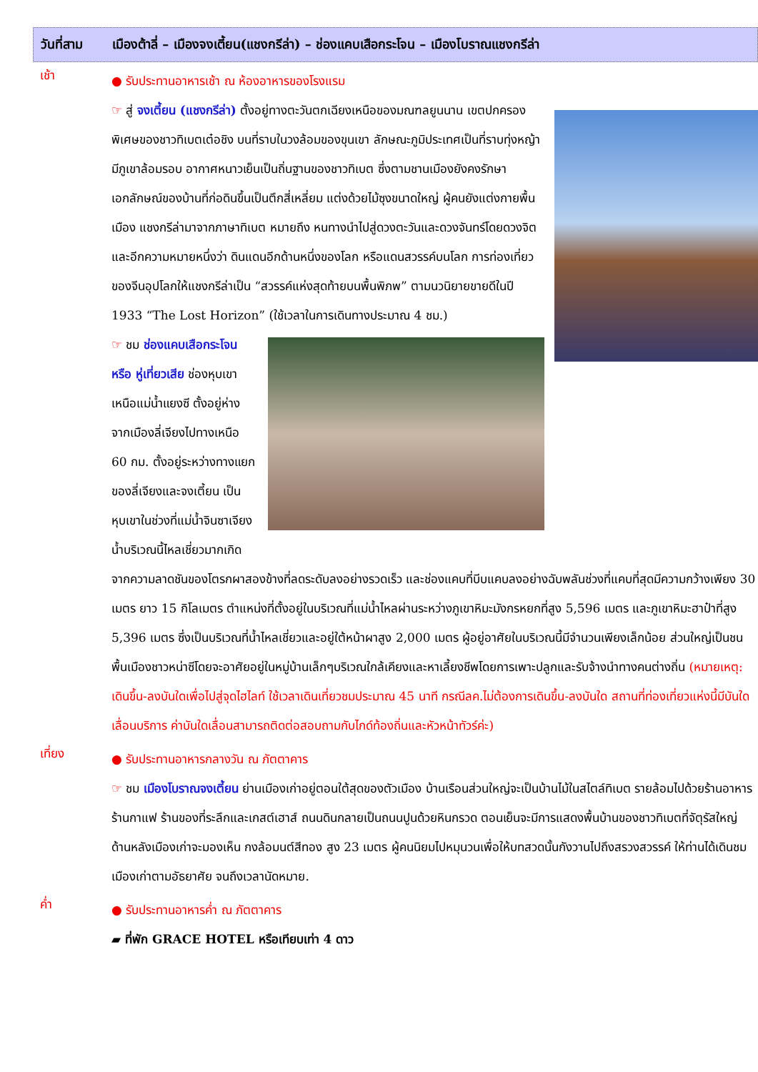วันที่สาม เมืองต้าลี่ – เมืองจงเตี้ยน(แชงกรีล่า) – ช่องแคบเสือกระโจน – เมืองโบราณแชงกรีล่า
เช้า
● รับประทานอาหารเช้า ณ ห้องอาหารของโรงแรม
☞ สู่ จงเตี้ยน (แชงกรีล่า) ตั้งอยู่ทางตะวันตกเฉียงเหนือของมณฑลยูนนาน เขตปกครองพิเศษของชาวทิเบตเต๋อชิง บนที่ราบในวงล้อมของขุนเขา ลักษณะภูมิประเทศเป็นที่ราบทุ่งหญ้า มีภูเขาล้อมรอบ อากาศหนาวเย็นเป็นถิ่นฐานของชาวทิเบต ซึ่งตามชานเมืองยังคงรักษาเอกลักษณ์ของบ้านที่ก่อดินขึ้นเป็นตึกสี่เหลี่ยม แต่งด้วยไม้ซุงขนาดใหญ่ ผู้คนยังแต่งกายพื้นเมือง แชงกรีล่ามาจากภาษาทิเบต หมายถึง หนทางนำไปสู่ดวงตะวันและดวงจันทร์โดยดวงจิต และอีกความหมายหนึ่งว่า ดินแดนอีกด้านหนึ่งของโลก หรือแดนสวรรค์บนโลก การท่องเที่ยวของจีนอุปโลกให้แชงกรีล่าเป็น “สวรรค์แห่งสุดท้ายบนพื้นพิภพ” ตามนวนิยายขายดีในปี 1933 “The Lost Horizon” (ใช้เวลาในการเดินทางประมาณ 4 ชม.)
☞ ชม ช่องแคบเสือกระโจน หรือ หู่เที่ยวเสีย ช่องหุบเขาเหนือแม่น้ำแยงซี ตั้งอยู่ห่างจากเมืองลี่เจียงไปทางเหนือ 60 กม. ตั้งอยู่ระหว่างทางแยกของลี่เจียงและจงเตี้ยน เป็นหุบเขาในช่วงที่แม่น้ำจินซาเจียง น้ำบริเวณนี้ไหลเชี่ยวมากเกิดจากความลาดชันของโตรกผาสองข้างที่ลดระดับลงอย่างรวดเร็ว และช่องแคบที่บีบแคบลงอย่างฉับพลันช่วงที่แคบที่สุดมีความกว้างเพียง 30 เมตร ยาว 15 กิโลเมตร ตำแหน่งที่ตั้งอยู่ในบริเวณที่แม่น้ำไหลผ่านระหว่างภูเขาหิมะมังกรหยกที่สูง 5,596 เมตร และภูเขาหิมะฮาป๋าที่สูง 5,396 เมตร ซึ่งเป็นบริเวณที่น้ำไหลเชี่ยวและอยู่ใต้หน้าผาสูง 2,000 เมตร ผู้อยู่อาศัยในบริเวณนี้มีจำนวนเพียงเล็กน้อย ส่วนใหญ่เป็นชนพื้นเมืองชาวหน่าซีโดยจะอาศัยอยู่ในหมู่บ้านเล็กๆบริเวณใกล้เคียงและหาเลี้ยงชีพโดยการเพาะปลูกและรับจ้างนำทางคนต่างถิ่น (หมายเหตุ: เดินขึ้น-ลงบันใดเพื่อไปสู่จุดไฮไลท์ ใช้เวลาเดินเที่ยวชมประมาณ 45 นาที กรณีลค.ไม่ต้องการเดินขึ้น-ลงบันใด สถานที่ท่องเที่ยวแห่งนี้มีบันใดเลื่อนบริการ ค่าบันใดเลื่อนสามารถติดต่อสอบถามกับไกด์ท้องถิ่นและหัวหน้าทัวร์ค่ะ)
เที่ยง
● รับประทานอาหารกลางวัน ณ ภัตตาคาร
☞ ชม เมืองโบราณจงเตี้ยน ย่านเมืองเก่าอยู่ตอนใต้สุดของตัวเมือง บ้านเรือนส่วนใหญ่จะเป็นบ้านไม้ในสไตล์ทิเบต รายล้อมไปด้วยร้านอาหาร ร้านกาแฟ ร้านของที่ระลึกและเกสต์เฮาส์ ถนนดินกลายเป็นถนนปูนด้วยหินกรวด ตอนเย็นจะมีการแสดงพื้นบ้านของชาวทิเบตที่จัตุรัสใหญ่ ด้านหลังเมืองเก่าจะมองเห็น กงล้อมนต์สีทอง สูง 23 เมตร ผู้คนนิยมไปหมุนวนเพื่อให้บทสวดนั้นกังวานไปถึงสรวงสวรรค์ ให้ท่านได้เดินชมเมืองเก่าตามอัธยาศัย จนถึงเวลานัดหมาย.
ค่ำ
● รับประทานอาหารค่ำ ณ ภัตตาคาร
▰ ที่พัก GRACE HOTEL หรือเทียบเท่า 4 ดาว